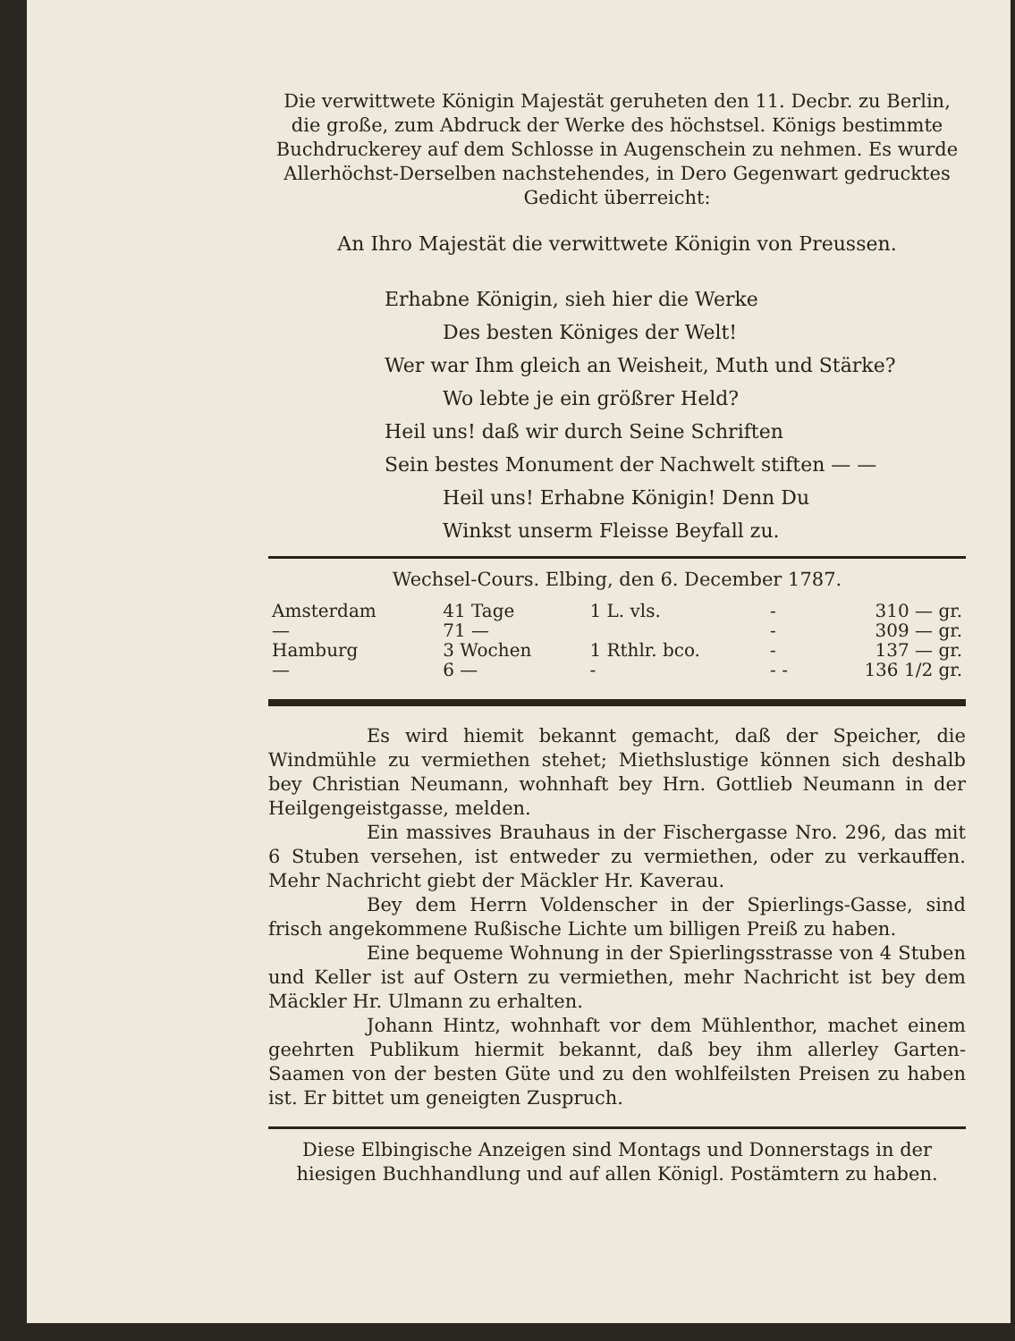Die verwittwete Königin Majestät geruheten den 11. Decbr. zu Berlin, die große, zum Abdruck der Werke des höchstsel. Königs bestimmte Buchdruckerey auf dem Schlosse in Augenschein zu nehmen. Es wurde Allerhöchst-Derselben nachstehendes, in Dero Gegenwart gedrucktes Gedicht überreicht:
An Ihro Majestät die verwittwete Königin von Preussen.
Erhabne Königin, sieh hier die Werke
Des besten Königes der Welt!
Wer war Ihm gleich an Weisheit, Muth und Stärke?
Wo lebte je ein größrer Held?
Heil uns! daß wir durch Seine Schriften
Sein bestes Monument der Nachwelt stiften — —
Heil uns! Erhabne Königin! Denn Du
Winkst unserm Fleisse Beyfall zu.
Wechsel-Cours. Elbing, den 6. December 1787.
| Amsterdam | 41 Tage | 1 L. vls. | - | 310 — gr. |
| — | 71 — | | - | 309 — gr. |
| Hamburg | 3 Wochen | 1 Rthlr. bco. | - | 137 — gr. |
| — | 6 — | - | - - | 136 1/2 gr. |
Es wird hiemit bekannt gemacht, daß der Speicher, die Windmühle zu vermiethen stehet; Miethslustige können sich deshalb bey Christian Neumann, wohnhaft bey Hrn. Gottlieb Neumann in der Heilgengeistgasse, melden.
Ein massives Brauhaus in der Fischergasse Nro. 296, das mit 6 Stuben versehen, ist entweder zu vermiethen, oder zu verkauffen. Mehr Nachricht giebt der Mäckler Hr. Kaverau.
Bey dem Herrn Voldenscher in der Spierlings-Gasse, sind frisch angekommene Rußische Lichte um billigen Preiß zu haben.
Eine bequeme Wohnung in der Spierlingsstrasse von 4 Stuben und Keller ist auf Ostern zu vermiethen, mehr Nachricht ist bey dem Mäckler Hr. Ulmann zu erhalten.
Johann Hintz, wohnhaft vor dem Mühlenthor, machet einem geehrten Publikum hiermit bekannt, daß bey ihm allerley Garten-Saamen von der besten Güte und zu den wohlfeilsten Preisen zu haben ist. Er bittet um geneigten Zuspruch.
Diese Elbingische Anzeigen sind Montags und Donnerstags in der hiesigen Buchhandlung und auf allen Königl. Postämtern zu haben.